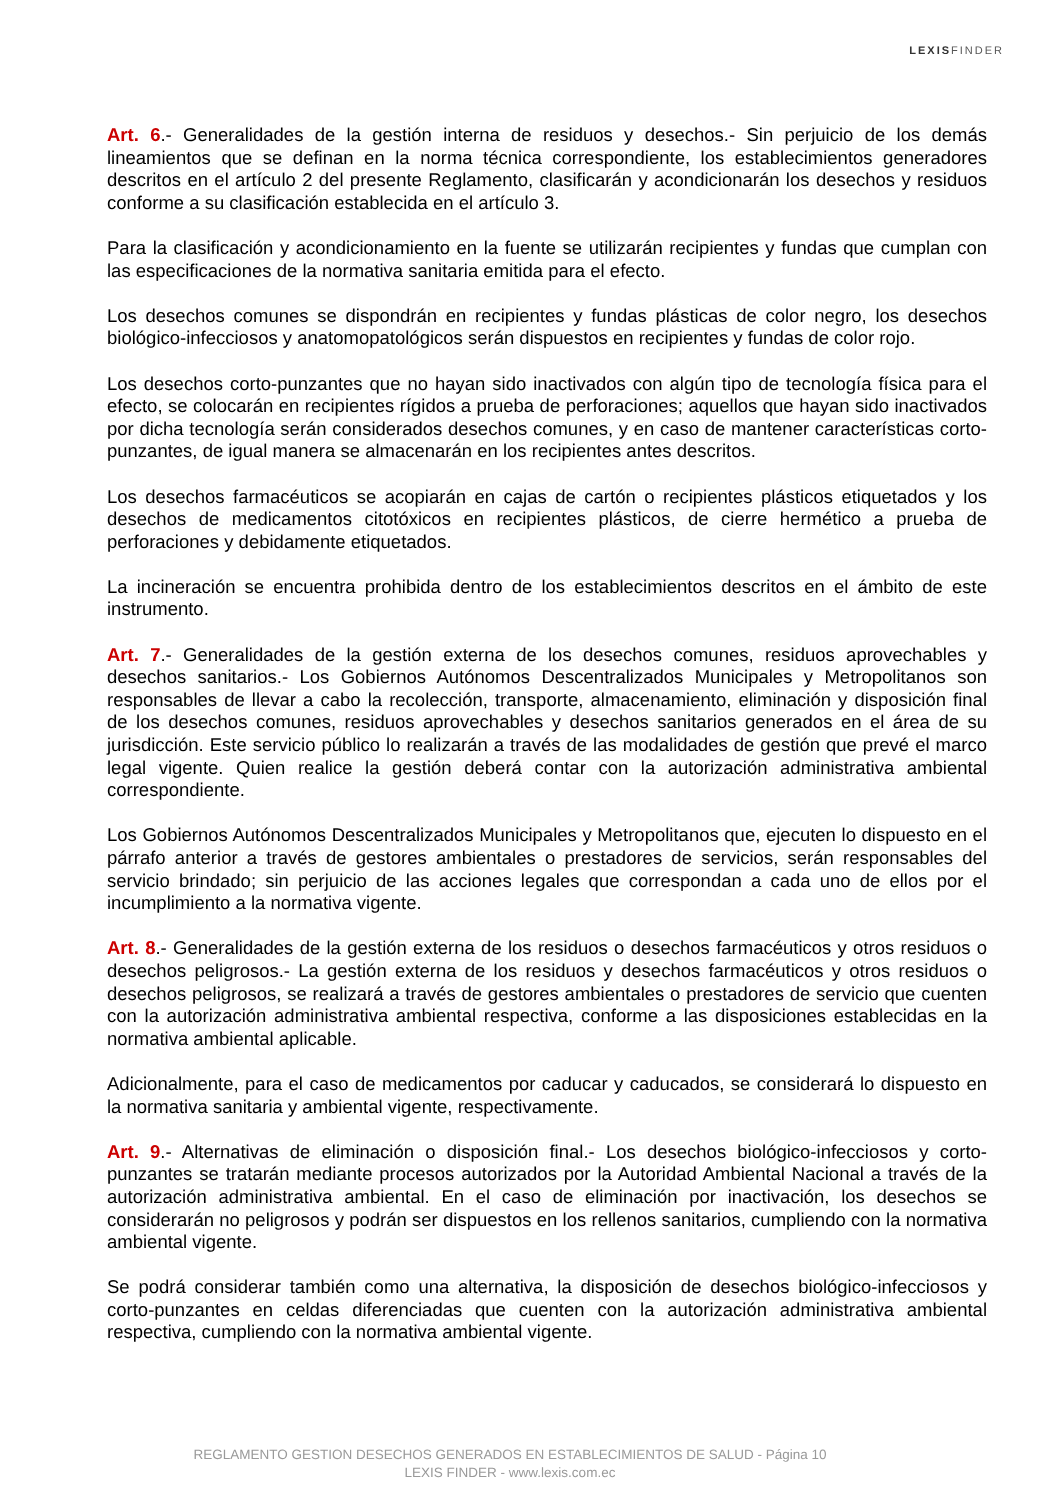LEXISFINDER
Art. 6.- Generalidades de la gestión interna de residuos y desechos.- Sin perjuicio de los demás lineamientos que se definan en la norma técnica correspondiente, los establecimientos generadores descritos en el artículo 2 del presente Reglamento, clasificarán y acondicionarán los desechos y residuos conforme a su clasificación establecida en el artículo 3.
Para la clasificación y acondicionamiento en la fuente se utilizarán recipientes y fundas que cumplan con las especificaciones de la normativa sanitaria emitida para el efecto.
Los desechos comunes se dispondrán en recipientes y fundas plásticas de color negro, los desechos biológico-infecciosos y anatomopatológicos serán dispuestos en recipientes y fundas de color rojo.
Los desechos corto-punzantes que no hayan sido inactivados con algún tipo de tecnología física para el efecto, se colocarán en recipientes rígidos a prueba de perforaciones; aquellos que hayan sido inactivados por dicha tecnología serán considerados desechos comunes, y en caso de mantener características corto-punzantes, de igual manera se almacenarán en los recipientes antes descritos.
Los desechos farmacéuticos se acopiarán en cajas de cartón o recipientes plásticos etiquetados y los desechos de medicamentos citotóxicos en recipientes plásticos, de cierre hermético a prueba de perforaciones y debidamente etiquetados.
La incineración se encuentra prohibida dentro de los establecimientos descritos en el ámbito de este instrumento.
Art. 7.- Generalidades de la gestión externa de los desechos comunes, residuos aprovechables y desechos sanitarios.- Los Gobiernos Autónomos Descentralizados Municipales y Metropolitanos son responsables de llevar a cabo la recolección, transporte, almacenamiento, eliminación y disposición final de los desechos comunes, residuos aprovechables y desechos sanitarios generados en el área de su jurisdicción. Este servicio público lo realizarán a través de las modalidades de gestión que prevé el marco legal vigente. Quien realice la gestión deberá contar con la autorización administrativa ambiental correspondiente.
Los Gobiernos Autónomos Descentralizados Municipales y Metropolitanos que, ejecuten lo dispuesto en el párrafo anterior a través de gestores ambientales o prestadores de servicios, serán responsables del servicio brindado; sin perjuicio de las acciones legales que correspondan a cada uno de ellos por el incumplimiento a la normativa vigente.
Art. 8.- Generalidades de la gestión externa de los residuos o desechos farmacéuticos y otros residuos o desechos peligrosos.- La gestión externa de los residuos y desechos farmacéuticos y otros residuos o desechos peligrosos, se realizará a través de gestores ambientales o prestadores de servicio que cuenten con la autorización administrativa ambiental respectiva, conforme a las disposiciones establecidas en la normativa ambiental aplicable.
Adicionalmente, para el caso de medicamentos por caducar y caducados, se considerará lo dispuesto en la normativa sanitaria y ambiental vigente, respectivamente.
Art. 9.- Alternativas de eliminación o disposición final.- Los desechos biológico-infecciosos y corto-punzantes se tratarán mediante procesos autorizados por la Autoridad Ambiental Nacional a través de la autorización administrativa ambiental. En el caso de eliminación por inactivación, los desechos se considerarán no peligrosos y podrán ser dispuestos en los rellenos sanitarios, cumpliendo con la normativa ambiental vigente.
Se podrá considerar también como una alternativa, la disposición de desechos biológico-infecciosos y corto-punzantes en celdas diferenciadas que cuenten con la autorización administrativa ambiental respectiva, cumpliendo con la normativa ambiental vigente.
REGLAMENTO GESTION DESECHOS GENERADOS EN ESTABLECIMIENTOS DE SALUD - Página 10
LEXIS FINDER - www.lexis.com.ec